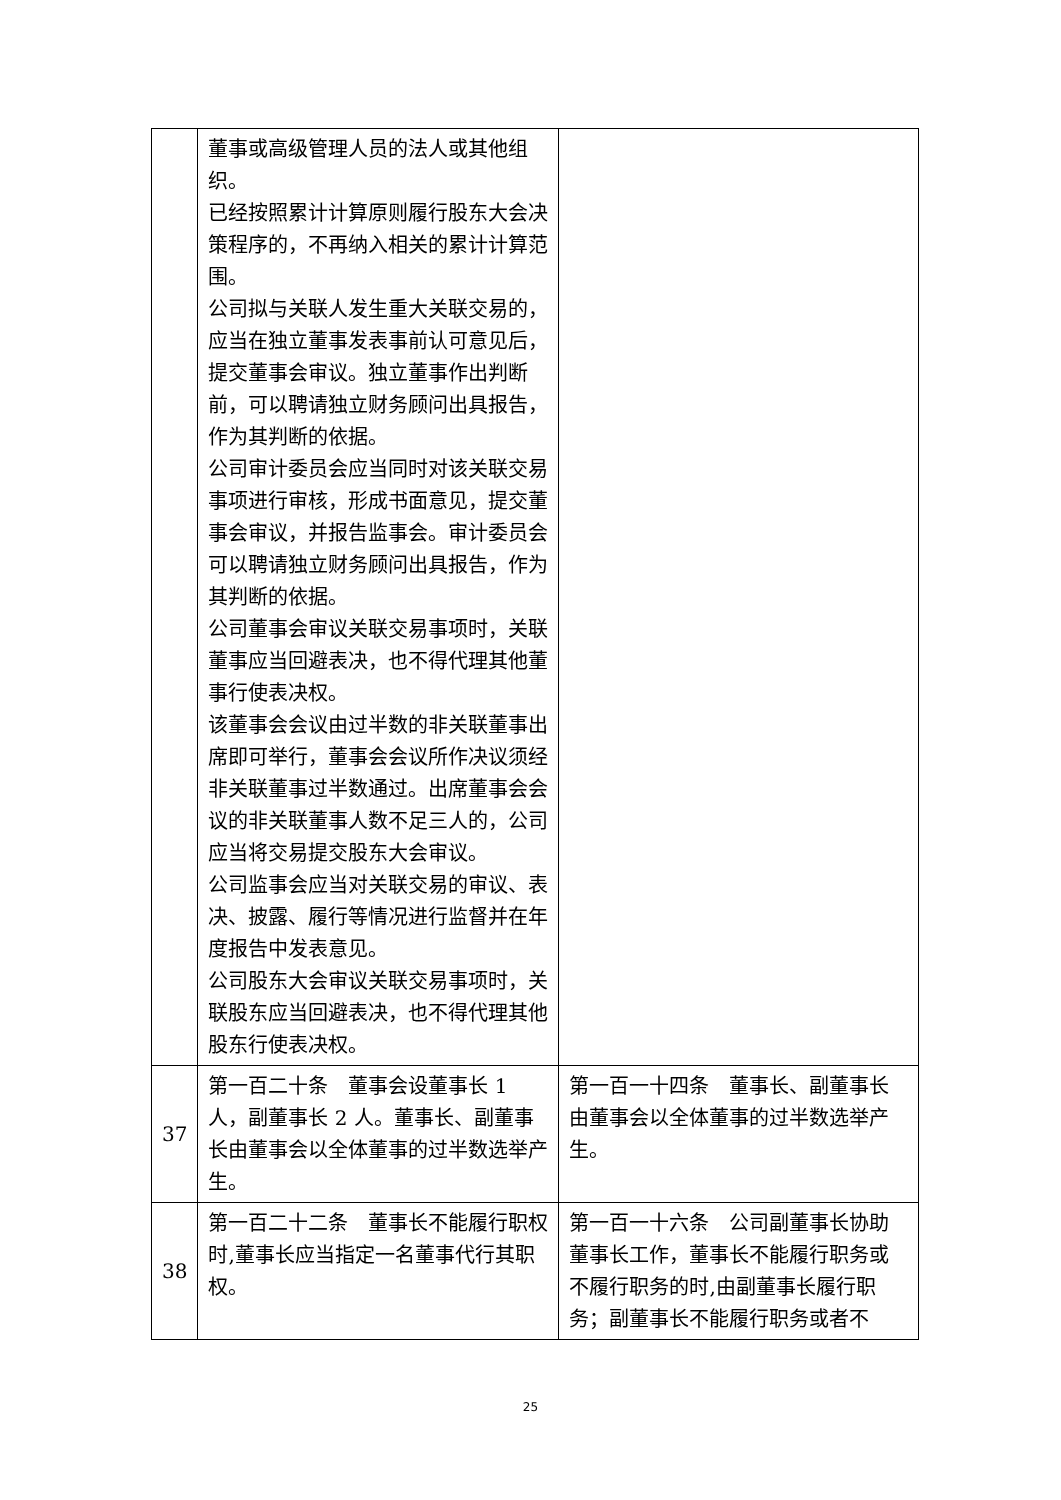| | 董事或高级管理人员的法人或其他组织。 已经按照累计计算原则履行股东大会决策程序的，不再纳入相关的累计计算范围。 公司拟与关联人发生重大关联交易的，应当在独立董事发表事前认可意见后，提交董事会审议。独立董事作出判断前，可以聘请独立财务顾问出具报告，作为其判断的依据。 公司审计委员会应当同时对该关联交易事项进行审核，形成书面意见，提交董事会审议，并报告监事会。审计委员会可以聘请独立财务顾问出具报告，作为其判断的依据。 公司董事会审议关联交易事项时，关联董事应当回避表决，也不得代理其他董事行使表决权。 该董事会会议由过半数的非关联董事出席即可举行，董事会会议所作决议须经非关联董事过半数通过。出席董事会会议的非关联董事人数不足三人的，公司应当将交易提交股东大会审议。 公司监事会应当对关联交易的审议、表决、披露、履行等情况进行监督并在年度报告中发表意见。 公司股东大会审议关联交易事项时，关联股东应当回避表决，也不得代理其他股东行使表决权。 | |
| 37 | 第一百二十条 董事会设董事长 1 人，副董事长 2 人。董事长、副董事长由董事会以全体董事的过半数选举产生。 | 第一百一十四条 董事长、副董事长由董事会以全体董事的过半数选举产生。 |
| 38 | 第一百二十二条 董事长不能履行职权时,董事长应当指定一名董事代行其职权。 | 第一百一十六条 公司副董事长协助董事长工作，董事长不能履行职务或不履行职务的时,由副董事长履行职务；副董事长不能履行职务或者不 |
25